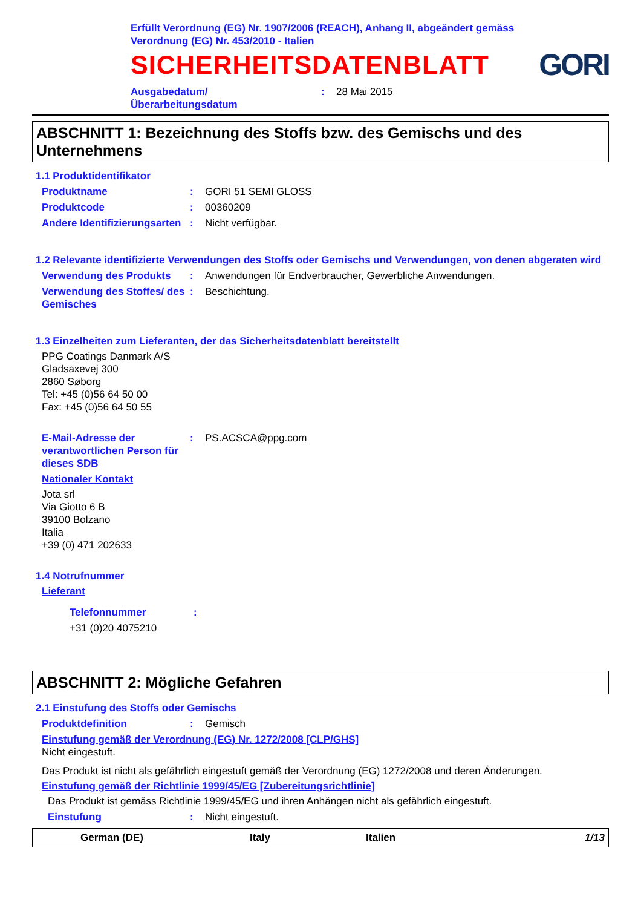Erfüllt Verordnung (EG) Nr. 1907/2006 (REACH), Anhang II, abgeändert gemäss
Verordnung (EG) Nr. 453/2010 - Italien
SICHERHEITSDATENBLATT
GORI
Ausgabedatum/
Überarbeitungsdatum
: 28 Mai 2015
ABSCHNITT 1: Bezeichnung des Stoffs bzw. des Gemischs und des Unternehmens
1.1 Produktidentifikator
Produktname : GORI 51 SEMI GLOSS
Produktcode : 00360209
Andere Identifizierungsarten
: Nicht verfügbar.
1.2 Relevante identifizierte Verwendungen des Stoffs oder Gemischs und Verwendungen, von denen abgeraten wird
Verwendung des Produkts : Anwendungen für Endverbraucher, Gewerbliche Anwendungen.
Verwendung des Stoffes/ des Gemisches
: Beschichtung.
1.3 Einzelheiten zum Lieferanten, der das Sicherheitsdatenblatt bereitstellt
PPG Coatings Danmark A/S
Gladsaxevej 300
2860 Søborg
Tel: +45 (0)56 64 50 00
Fax: +45 (0)56 64 50 55
E-Mail-Adresse der verantwortlichen Person für dieses SDB
: PS.ACSCA@ppg.com
Nationaler Kontakt
Jota srl
Via Giotto 6 B
39100 Bolzano
Italia
+39 (0) 471 202633
1.4 Notrufnummer
Lieferant
Telefonnummer :
+31 (0)20 4075210
ABSCHNITT 2: Mögliche Gefahren
2.1 Einstufung des Stoffs oder Gemischs
Produktdefinition : Gemisch
Einstufung gemäß der Verordnung (EG) Nr. 1272/2008 [CLP/GHS]
Nicht eingestuft.
Das Produkt ist nicht als gefährlich eingestuft gemäß der Verordnung (EG) 1272/2008 und deren Änderungen.
Einstufung gemäß der Richtlinie 1999/45/EG [Zubereitungsrichtlinie]
Das Produkt ist gemäss Richtlinie 1999/45/EG und ihren Anhängen nicht als gefährlich eingestuft.
Einstufung : Nicht eingestuft.
German (DE) Italy Italien 1/13